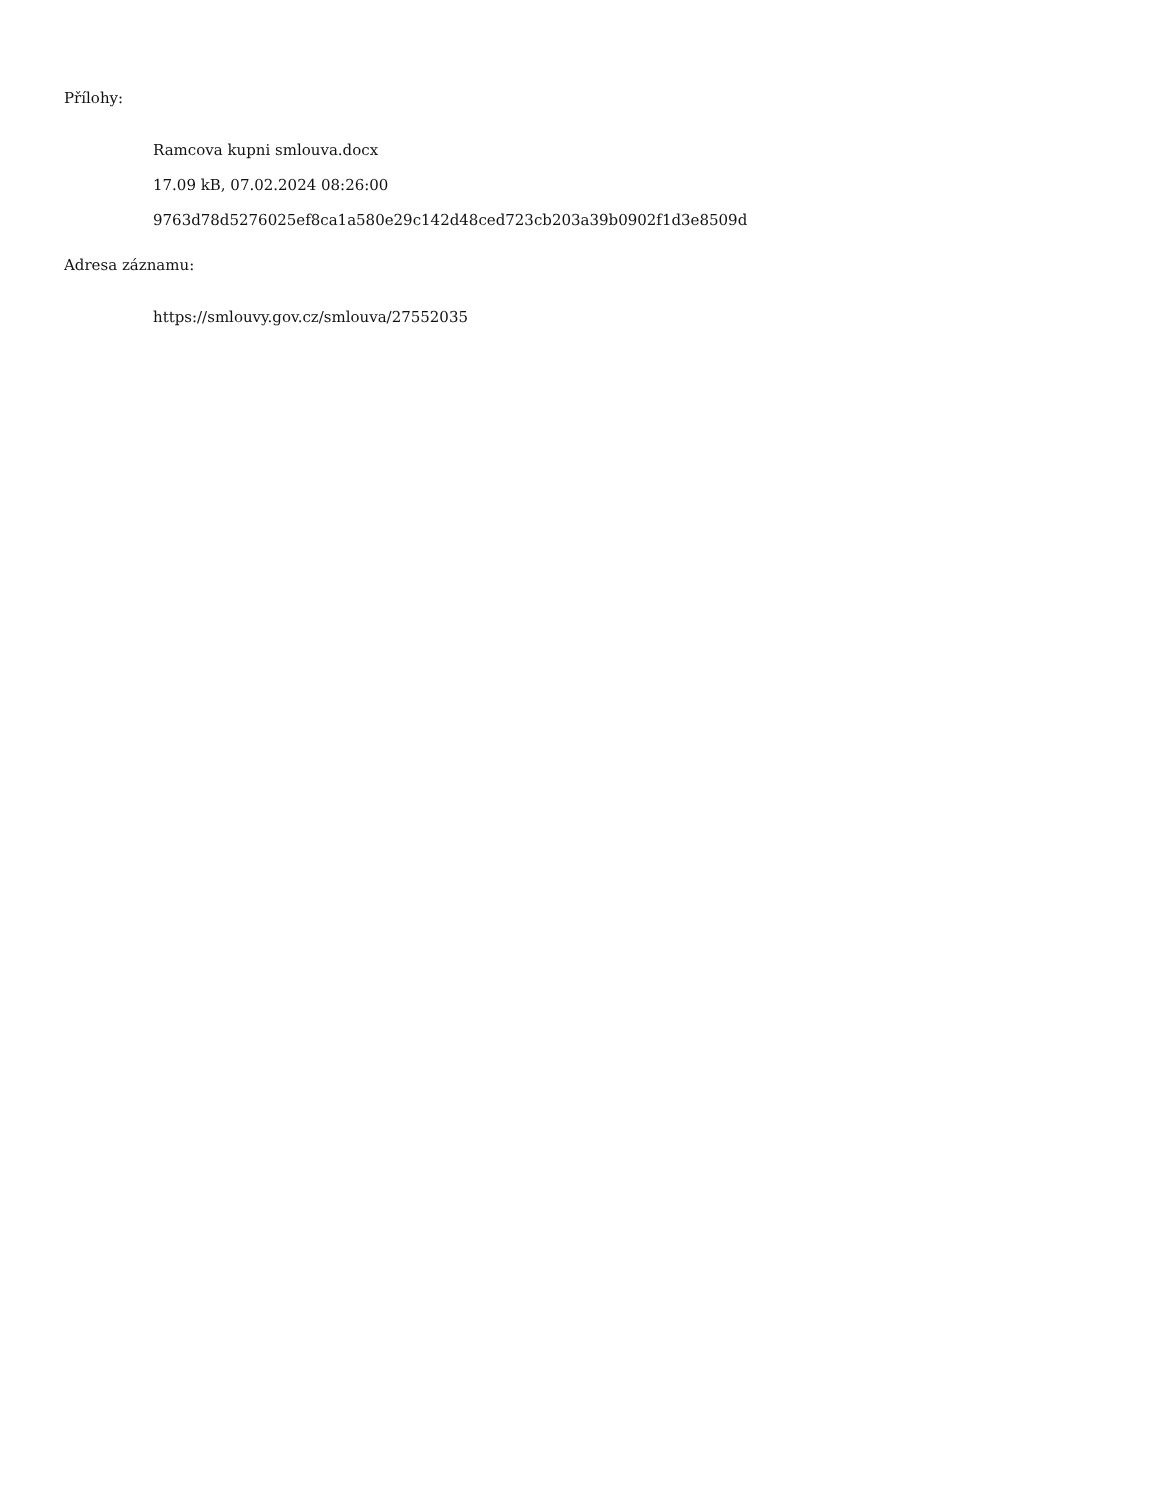Přílohy:
Ramcova kupni smlouva.docx
17.09 kB, 07.02.2024 08:26:00
9763d78d5276025ef8ca1a580e29c142d48ced723cb203a39b0902f1d3e8509d
Adresa záznamu:
https://smlouvy.gov.cz/smlouva/27552035